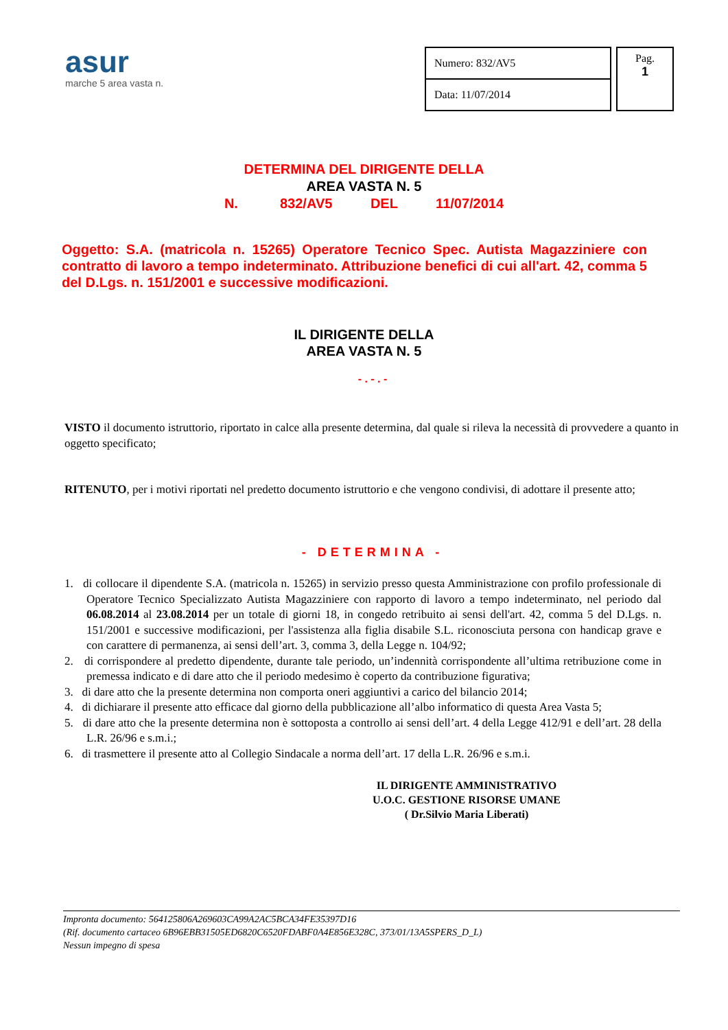asur
marche 5 area vasta n.
| Numero: 832/AV5 |
| Data: 11/07/2014 |
Pag.
1
DETERMINA DEL DIRIGENTE DELLA
AREA VASTA N. 5
N. 832/AV5 DEL 11/07/2014
Oggetto: S.A. (matricola n. 15265) Operatore Tecnico Spec. Autista Magazziniere con contratto di lavoro a tempo indeterminato. Attribuzione benefici di cui all'art. 42, comma 5 del D.Lgs. n. 151/2001 e successive modificazioni.
IL DIRIGENTE DELLA
AREA VASTA N. 5
- . - . -
VISTO il documento istruttorio, riportato in calce alla presente determina, dal quale si rileva la necessità di provvedere a quanto in oggetto specificato;
RITENUTO, per i motivi riportati nel predetto documento istruttorio e che vengono condivisi, di adottare il presente atto;
- DETERMINA -
1. di collocare il dipendente S.A. (matricola n. 15265) in servizio presso questa Amministrazione con profilo professionale di Operatore Tecnico Specializzato Autista Magazziniere con rapporto di lavoro a tempo indeterminato, nel periodo dal 06.08.2014 al 23.08.2014 per un totale di giorni 18, in congedo retribuito ai sensi dell'art. 42, comma 5 del D.Lgs. n. 151/2001 e successive modificazioni, per l'assistenza alla figlia disabile S.L. riconosciuta persona con handicap grave e con carattere di permanenza, ai sensi dell’art. 3, comma 3, della Legge n. 104/92;
2. di corrispondere al predetto dipendente, durante tale periodo, un’indennità corrispondente all’ultima retribuzione come in premessa indicato e di dare atto che il periodo medesimo è coperto da contribuzione figurativa;
3. di dare atto che la presente determina non comporta oneri aggiuntivi a carico del bilancio 2014;
4. di dichiarare il presente atto efficace dal giorno della pubblicazione all’albo informatico di questa Area Vasta 5;
5. di dare atto che la presente determina non è sottoposta a controllo ai sensi dell’art. 4 della Legge 412/91 e dell’art. 28 della L.R. 26/96 e s.m.i.;
6. di trasmettere il presente atto al Collegio Sindacale a norma dell’art. 17 della L.R. 26/96 e s.m.i.
IL DIRIGENTE AMMINISTRATIVO
U.O.C. GESTIONE RISORSE UMANE
( Dr.Silvio Maria Liberati)
Impronta documento: 564125806A269603CA99A2AC5BCA34FE35397D16
(Rif. documento cartaceo 6B96EBB31505ED6820C6520FDABF0A4E856E328C, 373/01/13A5SPERS_D_L)
Nessun impegno di spesa